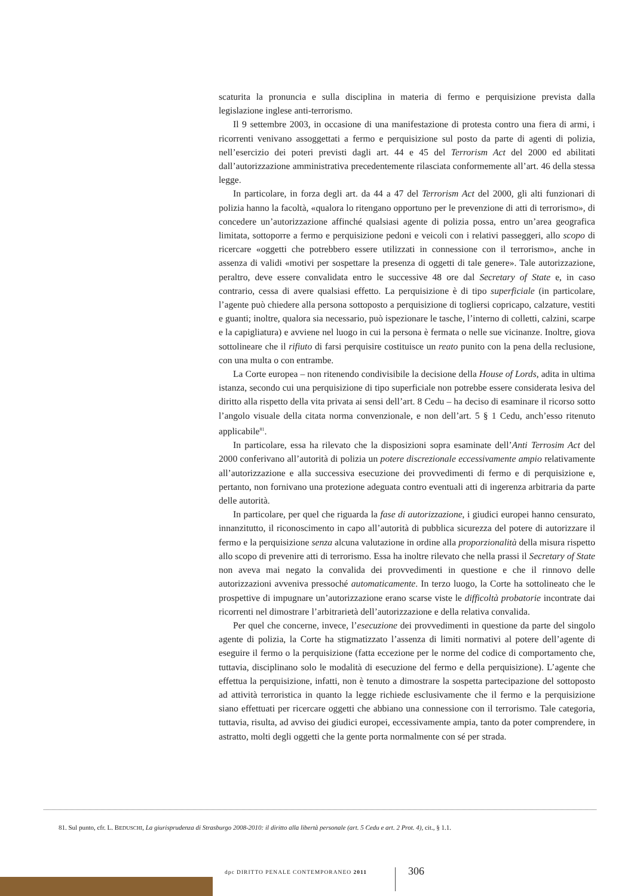scaturita la pronuncia e sulla disciplina in materia di fermo e perquisizione prevista dalla legislazione inglese anti-terrorismo.
Il 9 settembre 2003, in occasione di una manifestazione di protesta contro una fiera di armi, i ricorrenti venivano assoggettati a fermo e perquisizione sul posto da parte di agenti di polizia, nell’esercizio dei poteri previsti dagli art. 44 e 45 del Terrorism Act del 2000 ed abilitati dall’autorizzazione amministrativa precedentemente rilasciata conformemente all’art. 46 della stessa legge.
In particolare, in forza degli art. da 44 a 47 del Terrorism Act del 2000, gli alti funzionari di polizia hanno la facoltà, «qualora lo ritengano opportuno per le prevenzione di atti di terrorismo», di concedere un’autorizzazione affinché qualsiasi agente di polizia possa, entro un’area geografica limitata, sottoporre a fermo e perquisizione pedoni e veicoli con i relativi passeggeri, allo scopo di ricercare «oggetti che potrebbero essere utilizzati in connessione con il terrorismo», anche in assenza di validi «motivi per sospettare la presenza di oggetti di tale genere». Tale autorizzazione, peraltro, deve essere convalidata entro le successive 48 ore dal Secretary of State e, in caso contrario, cessa di avere qualsiasi effetto. La perquisizione è di tipo superficiale (in particolare, l’agente può chiedere alla persona sottoposto a perquisizione di togliersi copricapo, calzature, vestiti e guanti; inoltre, qualora sia necessario, può ispezionare le tasche, l’interno di colletti, calzini, scarpe e la capigliatura) e avviene nel luogo in cui la persona è fermata o nelle sue vicinanze. Inoltre, giova sottolineare che il rifiuto di farsi perquisire costituisce un reato punito con la pena della reclusione, con una multa o con entrambe.
La Corte europea – non ritenendo condivisibile la decisione della House of Lords, adita in ultima istanza, secondo cui una perquisizione di tipo superficiale non potrebbe essere considerata lesiva del diritto alla rispetto della vita privata ai sensi dell’art. 8 Cedu – ha deciso di esaminare il ricorso sotto l’angolo visuale della citata norma convenzionale, e non dell’art. 5 § 1 Cedu, anch’esso ritenuto applicabile<sup>81</sup>.
In particolare, essa ha rilevato che la disposizioni sopra esaminate dell’Anti Terrosim Act del 2000 conferivano all’autorità di polizia un potere discrezionale eccessivamente ampio relativamente all’autorizzazione e alla successiva esecuzione dei provvedimenti di fermo e di perquisizione e, pertanto, non fornivano una protezione adeguata contro eventuali atti di ingerenza arbitraria da parte delle autorità.
In particolare, per quel che riguarda la fase di autorizzazione, i giudici europei hanno censurato, innanzitutto, il riconoscimento in capo all’autorità di pubblica sicurezza del potere di autorizzare il fermo e la perquisizione senza alcuna valutazione in ordine alla proporzionalità della misura rispetto allo scopo di prevenire atti di terrorismo. Essa ha inoltre rilevato che nella prassi il Secretary of State non aveva mai negato la convalida dei provvedimenti in questione e che il rinnovo delle autorizzazioni avveniva pressoché automaticamente. In terzo luogo, la Corte ha sottolineato che le prospettive di impugnare un’autorizzazione erano scarse viste le difficoltà probatorie incontrate dai ricorrenti nel dimostrare l’arbitrarietà dell’autorizzazione e della relativa convalida.
Per quel che concerne, invece, l’esecuzione dei provvedimenti in questione da parte del singolo agente di polizia, la Corte ha stigmatizzato l’assenza di limiti normativi al potere dell’agente di eseguire il fermo o la perquisizione (fatta eccezione per le norme del codice di comportamento che, tuttavia, disciplinano solo le modalità di esecuzione del fermo e della perquisizione). L’agente che effettua la perquisizione, infatti, non è tenuto a dimostrare la sospetta partecipazione del sottoposto ad attività terroristica in quanto la legge richiede esclusivamente che il fermo e la perquisizione siano effettuati per ricercare oggetti che abbiano una connessione con il terrorismo. Tale categoria, tuttavia, risulta, ad avviso dei giudici europei, eccessivamente ampia, tanto da poter comprendere, in astratto, molti degli oggetti che la gente porta normalmente con sé per strada.
81. Sul punto, cfr. L. BEDUSCHI, La giurisprudenza di Strasburgo 2008-2010: il diritto alla libertà personale (art. 5 Cedu e art. 2 Prot. 4), cit., § 1.1.
dpc DIRITTO PENALE CONTEMPORANEO 2011
306